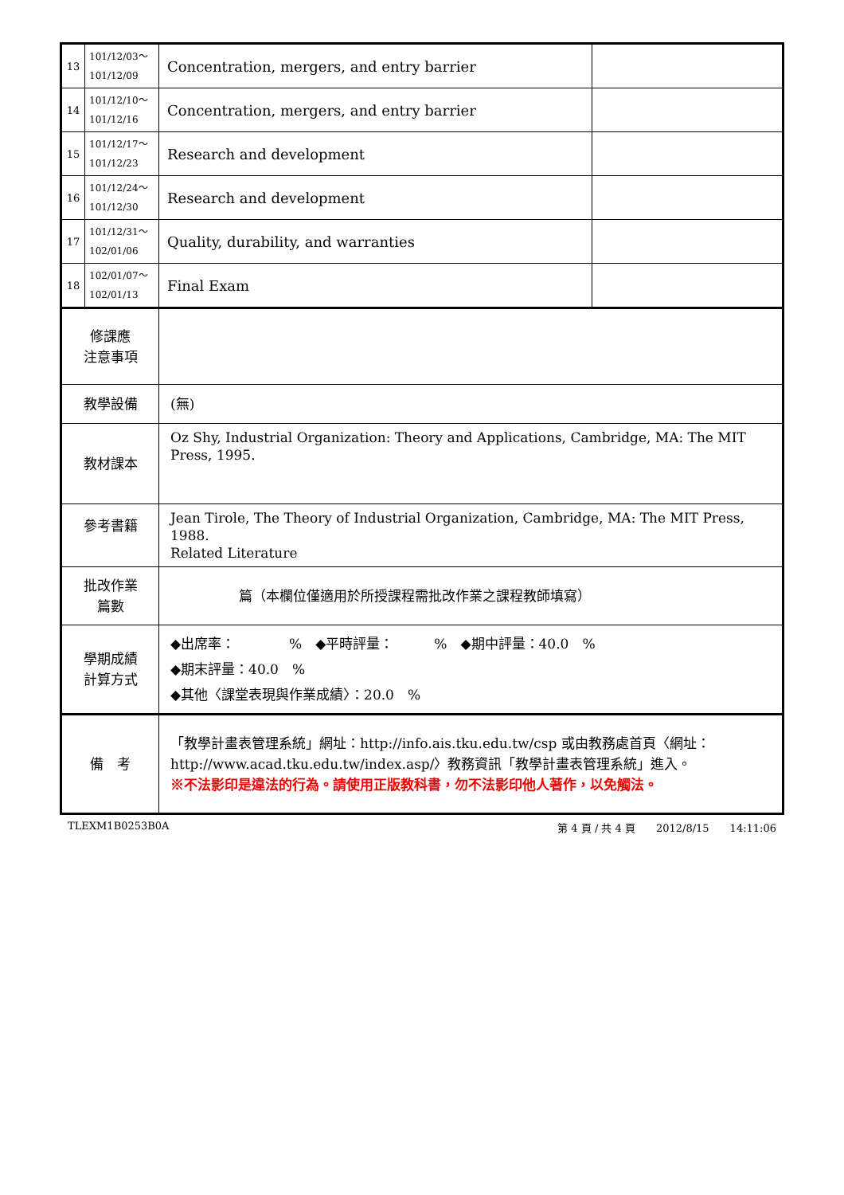| 13 | 101/12/03～ 101/12/09 | Concentration, mergers, and entry barrier | |
| 14 | 101/12/10～ 101/12/16 | Concentration, mergers, and entry barrier | |
| 15 | 101/12/17～ 101/12/23 | Research and development | |
| 16 | 101/12/24～ 101/12/30 | Research and development | |
| 17 | 101/12/31～ 102/01/06 | Quality, durability, and warranties | |
| 18 | 102/01/07～ 102/01/13 | Final Exam | |
| 修課應 注意事項 | | | |
| 教學設備 | | (無) | |
| 教材課本 | | Oz Shy, Industrial Organization: Theory and Applications, Cambridge, MA: The MIT Press, 1995. | |
| 參考書籍 | | Jean Tirole, The Theory of Industrial Organization, Cambridge, MA: The MIT Press, 1988. Related Literature | |
| 批改作業 篇數 | | 篇（本欄位僅適用於所授課程需批改作業之課程教師填寫） | |
| 學期成績 計算方式 | | ◆出席率： % ◆平時評量： % ◆期中評量：40.0 % ◆期末評量：40.0 % ◆其他〈課堂表現與作業成績〉：20.0 % | |
| 備 考 | | 「教學計畫表管理系統」網址： http://info.ais.tku.edu.tw/csp 或由教務處首頁〈網址： http://www.acad.tku.edu.tw/index.asp/ 〉教務資訊「教學計畫表管理系統」進入。 ※不法影印是違法的行為。請使用正版教科書，勿不法影印他人著作，以免觸法。 | |
TLEXM1B0253B0A 第 4 頁 / 共 4 頁　　2012/8/15　　14:11:06